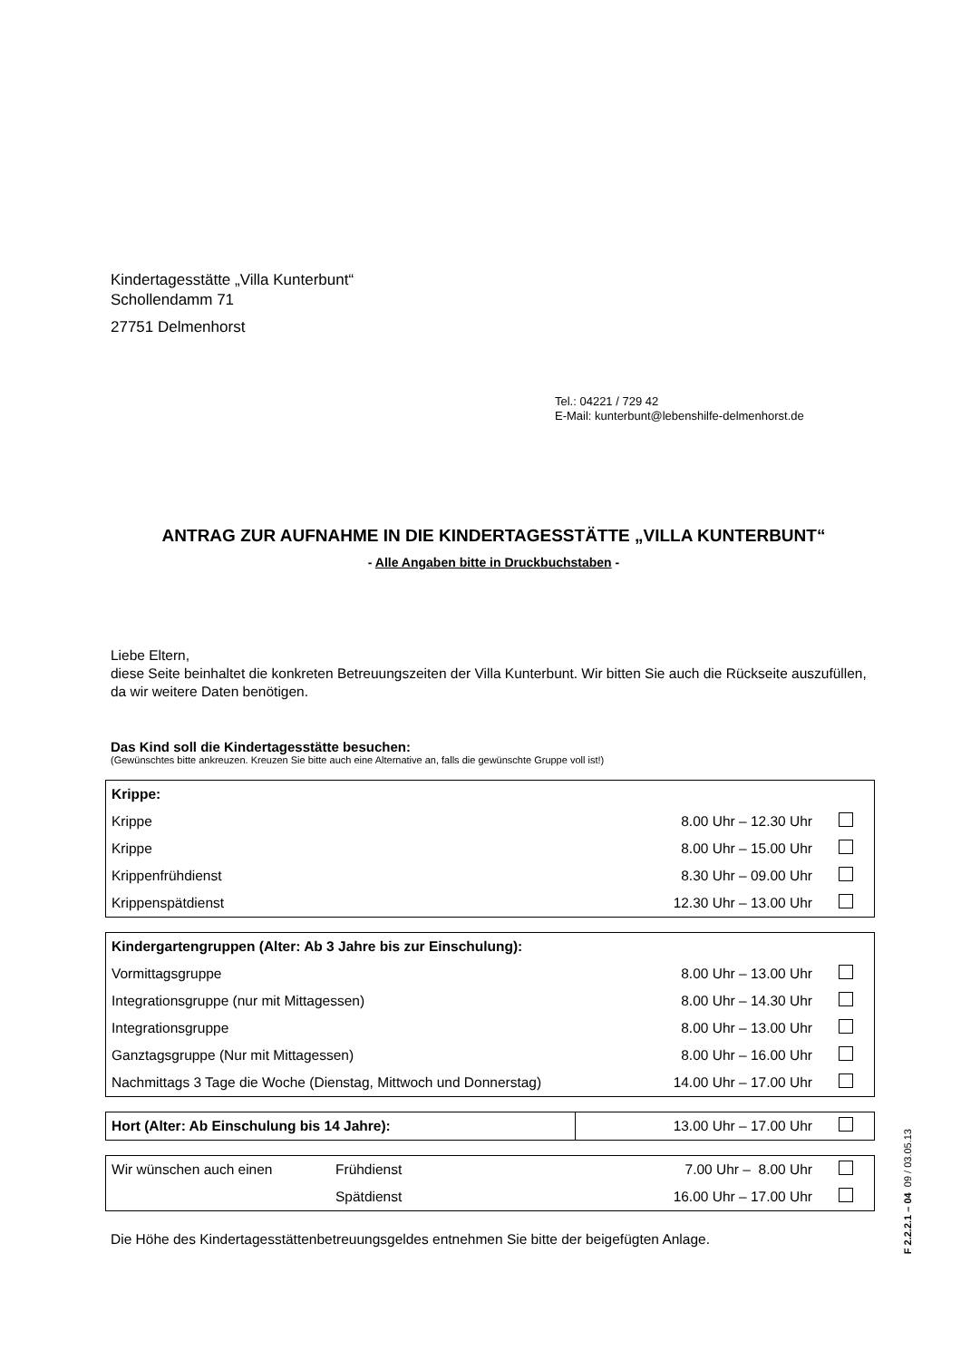Kindertagesstätte „Villa Kunterbunt“
Schollendamm 71
27751 Delmenhorst
Tel.: 04221 / 729 42
E-Mail: kunterbunt@lebenshilfe-delmenhorst.de
ANTRAG ZUR AUFNAHME IN DIE KINDERTAGESSTÄTTE „VILLA KUNTERBUNT“
- Alle Angaben bitte in Druckbuchstaben -
Liebe Eltern,
diese Seite beinhaltet die konkreten Betreuungszeiten der Villa Kunterbunt. Wir bitten Sie auch die Rückseite auszufüllen, da wir weitere Daten benötigen.
Das Kind soll die Kindertagesstätte besuchen:
(Gewünschtes bitte ankreuzen. Kreuzen Sie bitte auch eine Alternative an, falls die gewünschte Gruppe voll ist!)
| Krippe: | | |
| Krippe | 8.00 Uhr – 12.30 Uhr | |
| Krippe | 8.00 Uhr – 15.00 Uhr | |
| Krippenfrühdienst | 8.30 Uhr – 09.00 Uhr | |
| Krippenspätdienst | 12.30 Uhr – 13.00 Uhr | |
| Kindergartengruppen (Alter: Ab 3 Jahre bis zur Einschulung): | | |
| Vormittagsgruppe | 8.00 Uhr – 13.00 Uhr | |
| Integrationsgruppe (nur mit Mittagessen) | 8.00 Uhr – 14.30 Uhr | |
| Integrationsgruppe | 8.00 Uhr – 13.00 Uhr | |
| Ganztagsgruppe (Nur mit Mittagessen) | 8.00 Uhr – 16.00 Uhr | |
| Nachmittags 3 Tage die Woche (Dienstag, Mittwoch und Donnerstag) | 14.00 Uhr – 17.00 Uhr | |
| Hort (Alter: Ab Einschulung bis 14 Jahre): | 13.00 Uhr – 17.00 Uhr | |
| Wir wünschen auch einen | Frühdienst | 7.00 Uhr – 8.00 Uhr | |
| | Spätdienst | 16.00 Uhr – 17.00 Uhr | |
Die Höhe des Kindertagesstättenbetreuungsgeldes entnehmen Sie bitte der beigefügten Anlage.
F 2.2.2.1 – 04 09 / 03.05.13